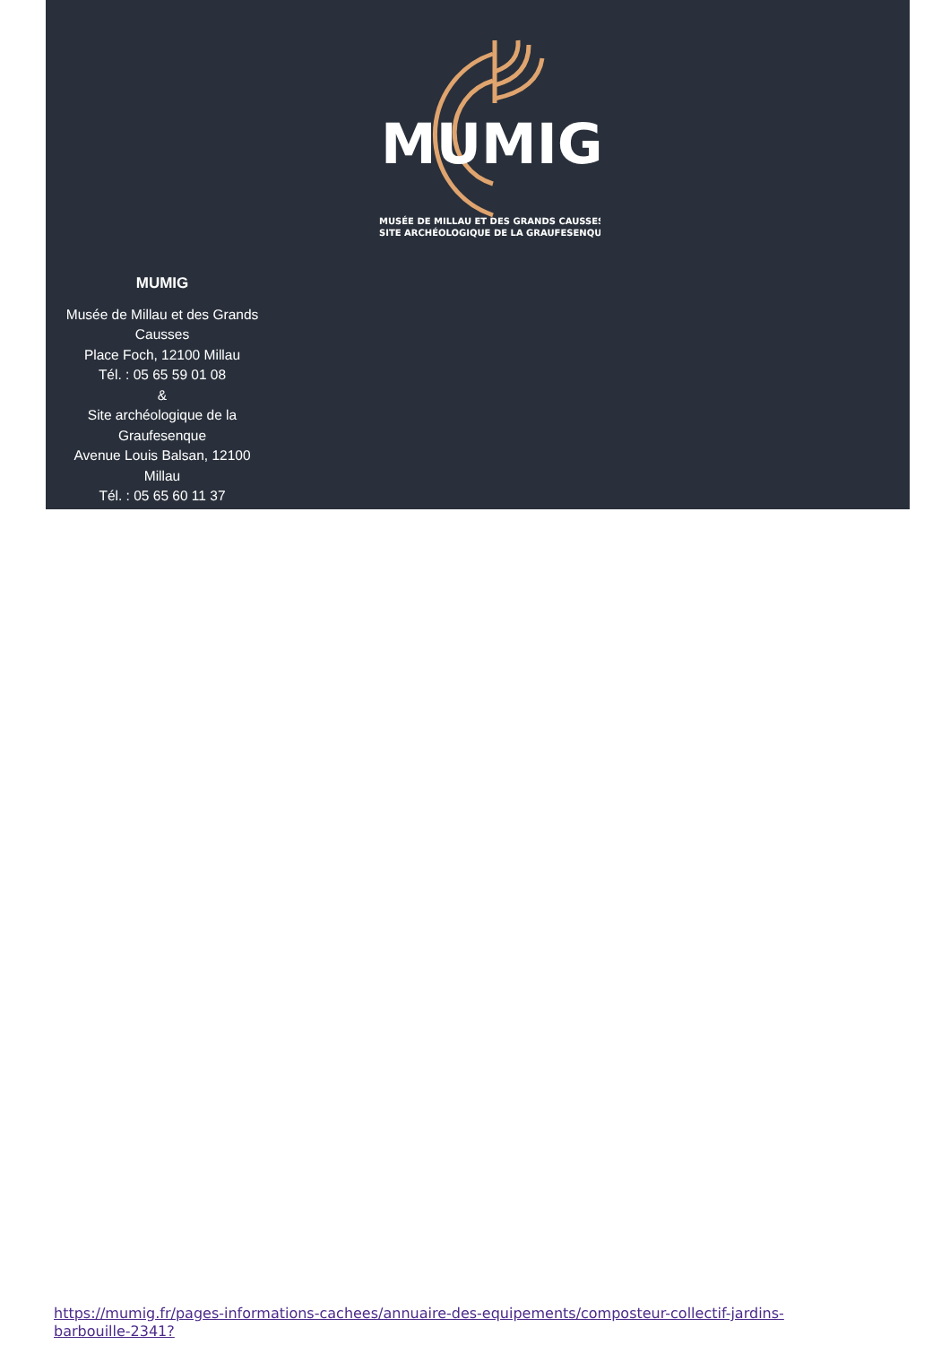MUMIG
MUSÉE DE MILLAU ET DES GRANDS CAUSSES
SITE ARCHÉOLOGIQUE DE LA GRAUFESENQUE
MUMIG
Musée de Millau et des Grands Causses
Place Foch, 12100 Millau
Tél. : 05 65 59 01 08
&
Site archéologique de la Graufesenque
Avenue Louis Balsan, 12100 Millau
Tél. : 05 65 60 11 37
https://mumig.fr/pages-informations-cachees/annuaire-des-equipements/composteur-collectif-jardins-barbouille-2341?